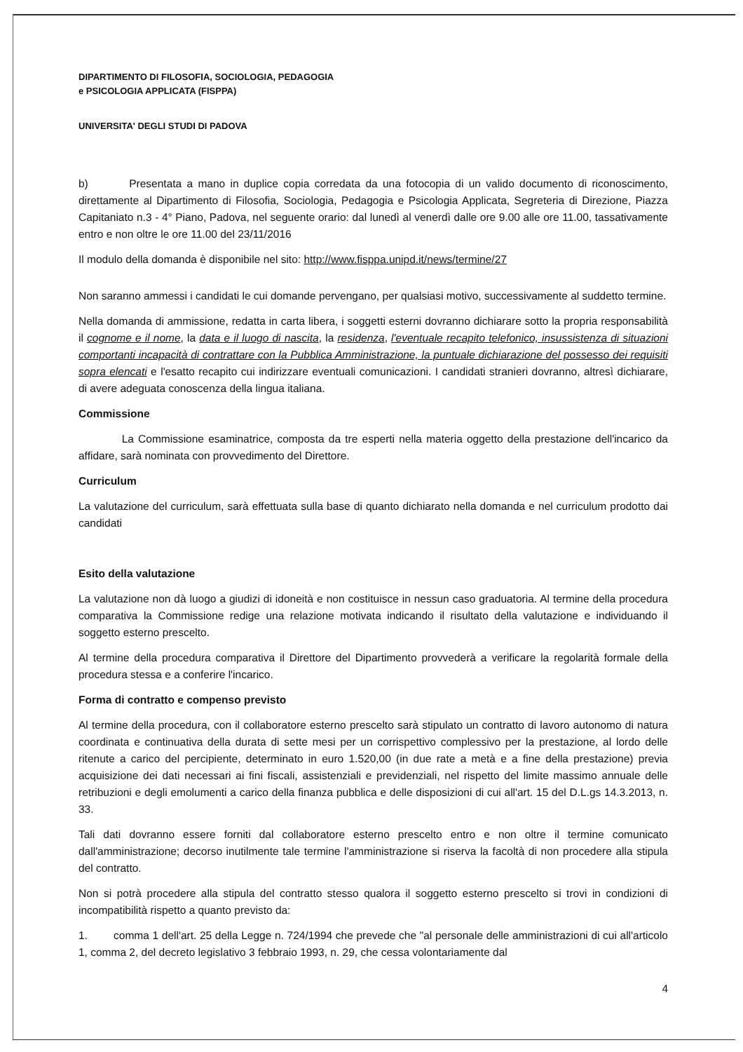DIPARTIMENTO DI FILOSOFIA, SOCIOLOGIA, PEDAGOGIA
e PSICOLOGIA APPLICATA (FISPPA)
UNIVERSITA' DEGLI STUDI DI PADOVA
b) Presentata a mano in duplice copia corredata da una fotocopia di un valido documento di riconoscimento, direttamente al Dipartimento di Filosofia, Sociologia, Pedagogia e Psicologia Applicata, Segreteria di Direzione, Piazza Capitaniato n.3 - 4° Piano, Padova, nel seguente orario: dal lunedì al venerdì dalle ore 9.00 alle ore 11.00, tassativamente entro e non oltre le ore 11.00 del 23/11/2016
Il modulo della domanda è disponibile nel sito: http://www.fisppa.unipd.it/news/termine/27
Non saranno ammessi i candidati le cui domande pervengano, per qualsiasi motivo, successivamente al suddetto termine.
Nella domanda di ammissione, redatta in carta libera, i soggetti esterni dovranno dichiarare sotto la propria responsabilità il cognome e il nome, la data e il luogo di nascita, la residenza, l'eventuale recapito telefonico, insussistenza di situazioni comportanti incapacità di contrattare con la Pubblica Amministrazione, la puntuale dichiarazione del possesso dei requisiti sopra elencati e l'esatto recapito cui indirizzare eventuali comunicazioni. I candidati stranieri dovranno, altresì dichiarare, di avere adeguata conoscenza della lingua italiana.
Commissione
La Commissione esaminatrice, composta da tre esperti nella materia oggetto della prestazione dell'incarico da affidare, sarà nominata con provvedimento del Direttore.
Curriculum
La valutazione del curriculum, sarà effettuata sulla base di quanto dichiarato nella domanda e nel curriculum prodotto dai candidati
Esito della valutazione
La valutazione non dà luogo a giudizi di idoneità e non costituisce in nessun caso graduatoria. Al termine della procedura comparativa la Commissione redige una relazione motivata indicando il risultato della valutazione e individuando il soggetto esterno prescelto.
Al termine della procedura comparativa il Direttore del Dipartimento provvederà a verificare la regolarità formale della procedura stessa e a conferire l'incarico.
Forma di contratto e compenso previsto
Al termine della procedura, con il collaboratore esterno prescelto sarà stipulato un contratto di lavoro autonomo di natura coordinata e continuativa della durata di sette mesi per un corrispettivo complessivo per la prestazione, al lordo delle ritenute a carico del percipiente, determinato in euro 1.520,00 (in due rate a metà e a fine della prestazione) previa acquisizione dei dati necessari ai fini fiscali, assistenziali e previdenziali, nel rispetto del limite massimo annuale delle retribuzioni e degli emolumenti a carico della finanza pubblica e delle disposizioni di cui all'art. 15 del D.L.gs 14.3.2013, n. 33.
Tali dati dovranno essere forniti dal collaboratore esterno prescelto entro e non oltre il termine comunicato dall'amministrazione; decorso inutilmente tale termine l'amministrazione si riserva la facoltà di non procedere alla stipula del contratto.
Non si potrà procedere alla stipula del contratto stesso qualora il soggetto esterno prescelto si trovi in condizioni di incompatibilità rispetto a quanto previsto da:
1. comma 1 dell'art. 25 della Legge n. 724/1994 che prevede che "al personale delle amministrazioni di cui all'articolo 1, comma 2, del decreto legislativo 3 febbraio 1993, n. 29, che cessa volontariamente dal
4